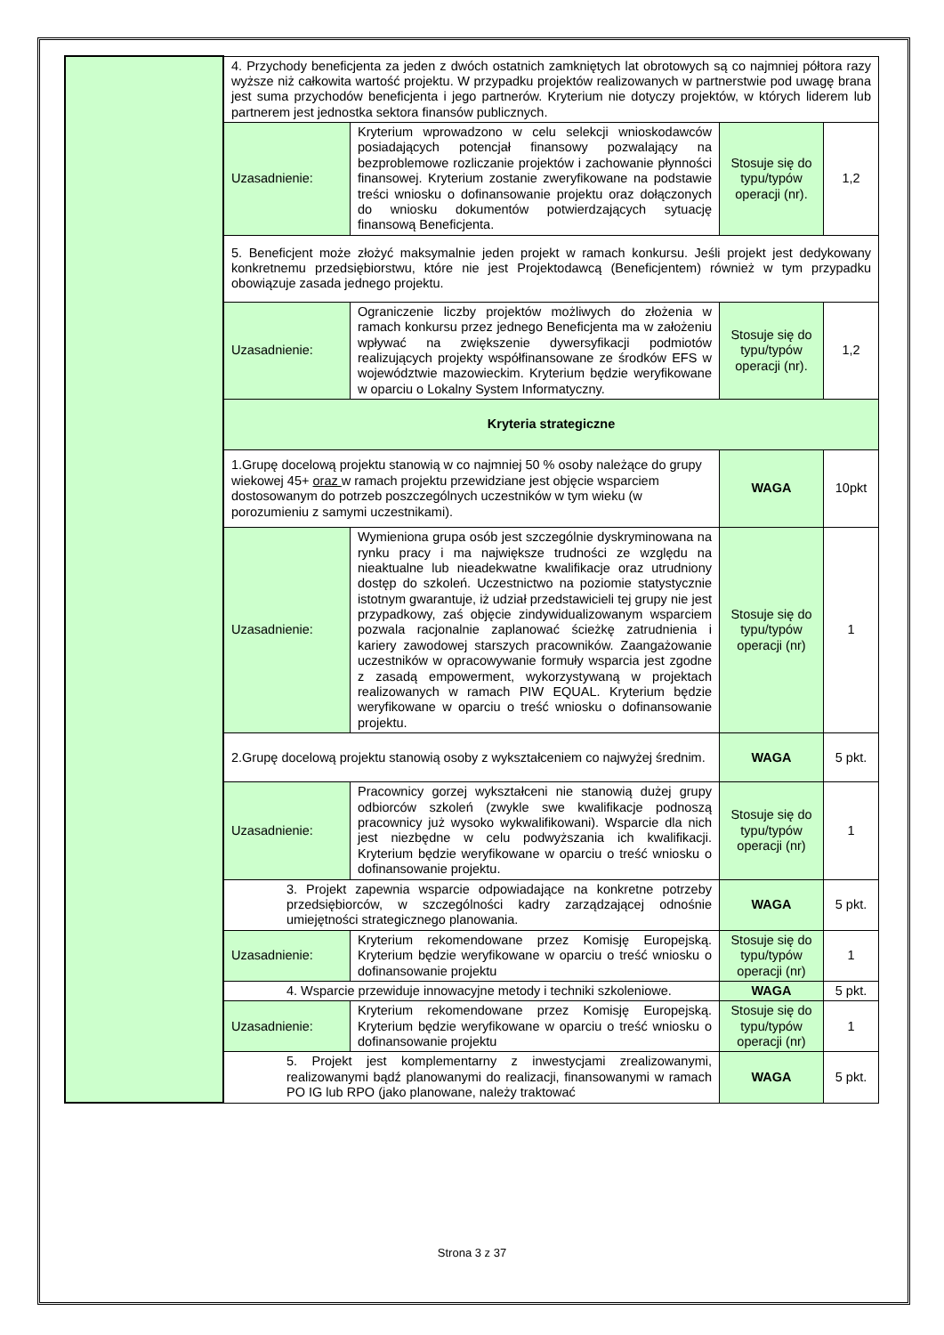| | 4. Przychody beneficjenta za jeden z dwóch ostatnich zamkniętych lat obrotowych są co najmniej półtora razy wyższe niż całkowita wartość projektu. W przypadku projektów realizowanych w partnerstwie pod uwagę brana jest suma przychodów beneficjenta i jego partnerów. Kryterium nie dotyczy projektów, w których liderem lub partnerem jest jednostka sektora finansów publicznych. | | | |
| | Uzasadnienie: | Kryterium wprowadzono w celu selekcji wnioskodawców posiadających potencjał finansowy pozwalający na bezproblemowe rozliczanie projektów i zachowanie płynności finansowej. Kryterium zostanie zweryfikowane na podstawie treści wniosku o dofinansowanie projektu oraz dołączonych do wniosku dokumentów potwierdzających sytuację finansową Beneficjenta. | Stosuje się do typu/typów operacji (nr). | 1,2 |
| | 5. Beneficjent może złożyć maksymalnie jeden projekt w ramach konkursu. Jeśli projekt jest dedykowany konkretnemu przedsiębiorstwu, które nie jest Projektodawcą (Beneficjentem) również w tym przypadku obowiązuje zasada jednego projektu. | | | |
| | Uzasadnienie: | Ograniczenie liczby projektów możliwych do złożenia w ramach konkursu przez jednego Beneficjenta ma w założeniu wpływać na zwiększenie dywersyfikacji podmiotów realizujących projekty współfinansowane ze środków EFS w województwie mazowieckim. Kryterium będzie weryfikowane w oparciu o Lokalny System Informatyczny. | Stosuje się do typu/typów operacji (nr). | 1,2 |
| | Kryteria strategiczne | | | |
| | 1.Grupę docelową projektu stanowią w co najmniej 50 % osoby należące do grupy wiekowej 45+ oraz w ramach projektu przewidziane jest objęcie wsparciem dostosowanym do potrzeb poszczególnych uczestników w tym wieku (w porozumieniu z samymi uczestnikami). | | WAGA | 10pkt |
| | Uzasadnienie: | Wymieniona grupa osób jest szczególnie dyskryminowana na rynku pracy i ma największe trudności ze względu na nieaktualne lub nieadekwatne kwalifikacje oraz utrudniony dostęp do szkoleń. Uczestnictwo na poziomie statystycznie istotnym gwarantuje, iż udział przedstawicieli tej grupy nie jest przypadkowy, zaś objęcie zindywidualizowanym wsparciem pozwala racjonalnie zaplanować ścieżkę zatrudnienia i kariery zawodowej starszych pracowników. Zaangażowanie uczestników w opracowywanie formuły wsparcia jest zgodne z zasadą empowerment, wykorzystywaną w projektach realizowanych w ramach PIW EQUAL. Kryterium będzie weryfikowane w oparciu o treść wniosku o dofinansowanie projektu. | Stosuje się do typu/typów operacji (nr) | 1 |
| | 2.Grupę docelową projektu stanowią osoby z wykształceniem co najwyżej średnim. | | WAGA | 5 pkt. |
| | Uzasadnienie: | Pracownicy gorzej wykształceni nie stanowią dużej grupy odbiorców szkoleń (zwykle swe kwalifikacje podnoszą pracownicy już wysoko wykwalifikowani). Wsparcie dla nich jest niezbędne w celu podwyższania ich kwalifikacji. Kryterium będzie weryfikowane w oparciu o treść wniosku o dofinansowanie projektu. | Stosuje się do typu/typów operacji (nr) | 1 |
| | 3. Projekt zapewnia wsparcie odpowiadające na konkretne potrzeby przedsiębiorców, w szczególności kadry zarządzającej odnośnie umiejętności strategicznego planowania. | | WAGA | 5 pkt. |
| | Uzasadnienie: | Kryterium rekomendowane przez Komisję Europejską. Kryterium będzie weryfikowane w oparciu o treść wniosku o dofinansowanie projektu | Stosuje się do typu/typów operacji (nr) | 1 |
| | 4. Wsparcie przewiduje innowacyjne metody i techniki szkoleniowe. | | WAGA | 5 pkt. |
| | Uzasadnienie: | Kryterium rekomendowane przez Komisję Europejską. Kryterium będzie weryfikowane w oparciu o treść wniosku o dofinansowanie projektu | Stosuje się do typu/typów operacji (nr) | 1 |
| | 5. Projekt jest komplementarny z inwestycjami zrealizowanymi, realizowanymi bądź planowanymi do realizacji, finansowanymi w ramach PO IG lub RPO (jako planowane, należy traktować | | WAGA | 5 pkt. |
Strona 3 z 37